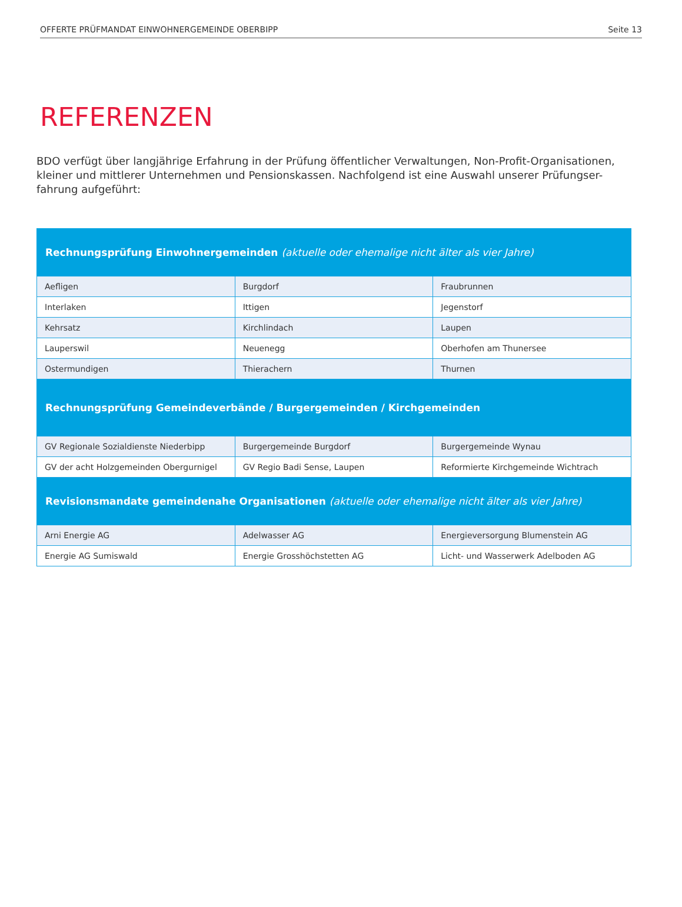OFFERTE PRÜFMANDAT EINWOHNERGEMEINDE OBERBIPP Seite 13
REFERENZEN
BDO verfügt über langjährige Erfahrung in der Prüfung öffentlicher Verwaltungen, Non-Profit-Organisationen, kleiner und mittlerer Unternehmen und Pensionskassen. Nachfolgend ist eine Auswahl unserer Prüfungser-fahrung aufgeführt:
| Rechnungsprüfung Einwohnergemeinden (aktuelle oder ehemalige nicht älter als vier Jahre) | | |
| --- | --- | --- |
| Aefligen | Burgdorf | Fraubrunnen |
| Interlaken | Ittigen | Jegenstorf |
| Kehrsatz | Kirchlindach | Laupen |
| Lauperswil | Neuenegg | Oberhofen am Thunersee |
| Ostermundigen | Thierachern | Thurnen |
| Rechnungsprüfung Gemeindeverbände / Burgergemeinden / Kirchgemeinden | | |
| GV Regionale Sozialdienste Niederbipp | Burgergemeinde Burgdorf | Burgergemeinde Wynau |
| GV der acht Holzgemeinden Obergurnigel | GV Regio Badi Sense, Laupen | Reformierte Kirchgemeinde Wichtrach |
| Revisionsmandate gemeindenahe Organisationen (aktuelle oder ehemalige nicht älter als vier Jahre) | | |
| Arni Energie AG | Adelwasser AG | Energieversorgung Blumenstein AG |
| Energie AG Sumiswald | Energie Grosshöchstetten AG | Licht- und Wasserwerk Adelboden AG |